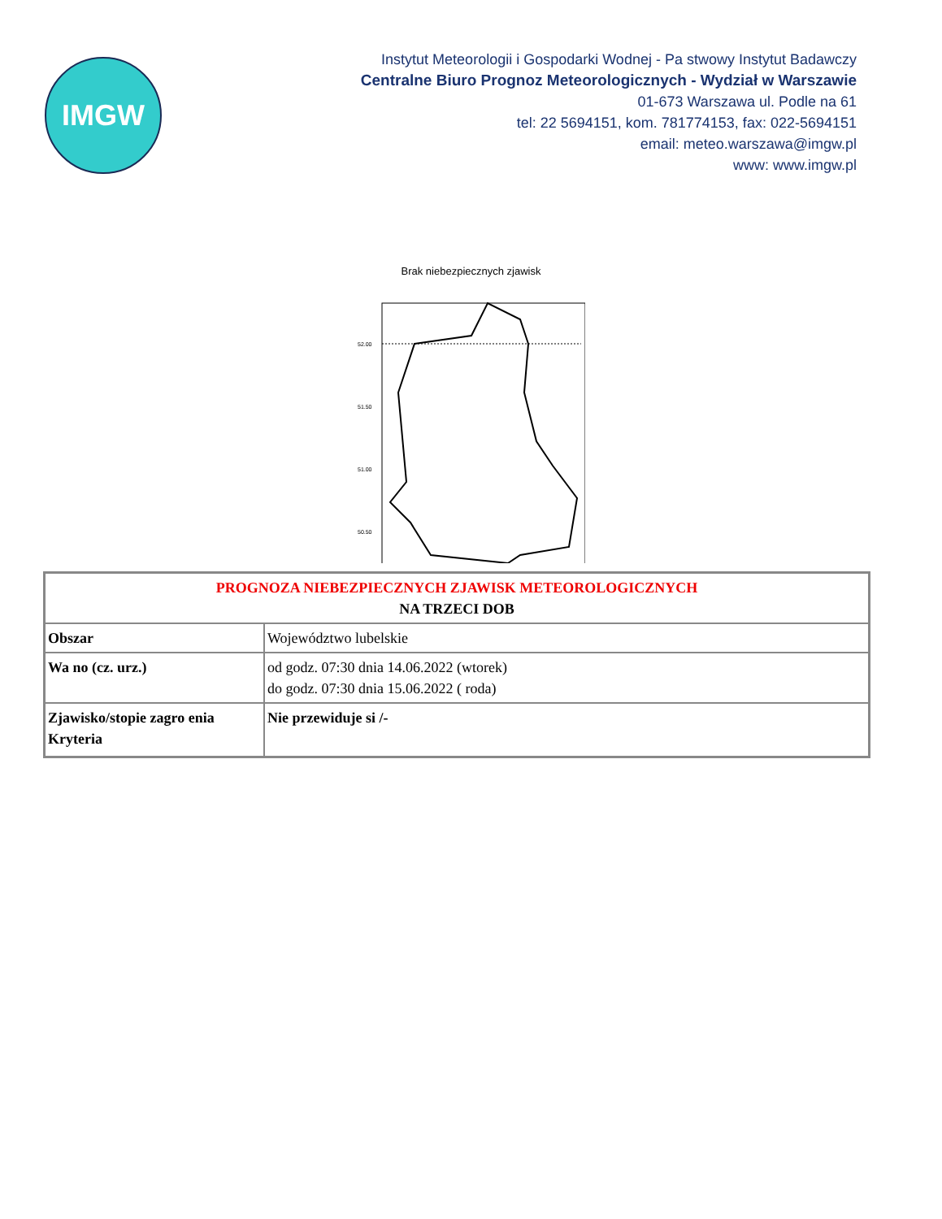IMGW
Instytut Meteorologii i Gospodarki Wodnej - Pa stwowy Instytut Badawczy
Centralne Biuro Prognoz Meteorologicznych - Wydział w Warszawie
01-673 Warszawa ul. Podle na 61
tel: 22 5694151, kom. 781774153, fax: 022-5694151
email: meteo.warszawa@imgw.pl
www: www.imgw.pl
Brak niebezpiecznych zjawisk
52.00
51.50
51.00
50.50
| PROGNOZA NIEBEZPIECZNYCH ZJAWISK METEOROLOGICZNYCH NA TRZECI DOB | |
| Obszar | Województwo lubelskie |
| Wa no (cz. urz.) | od godz. 07:30 dnia 14.06.2022 (wtorek) do godz. 07:30 dnia 15.06.2022 ( roda) |
| Zjawisko/stopie zagro enia Kryteria | Nie przewiduje si /- |